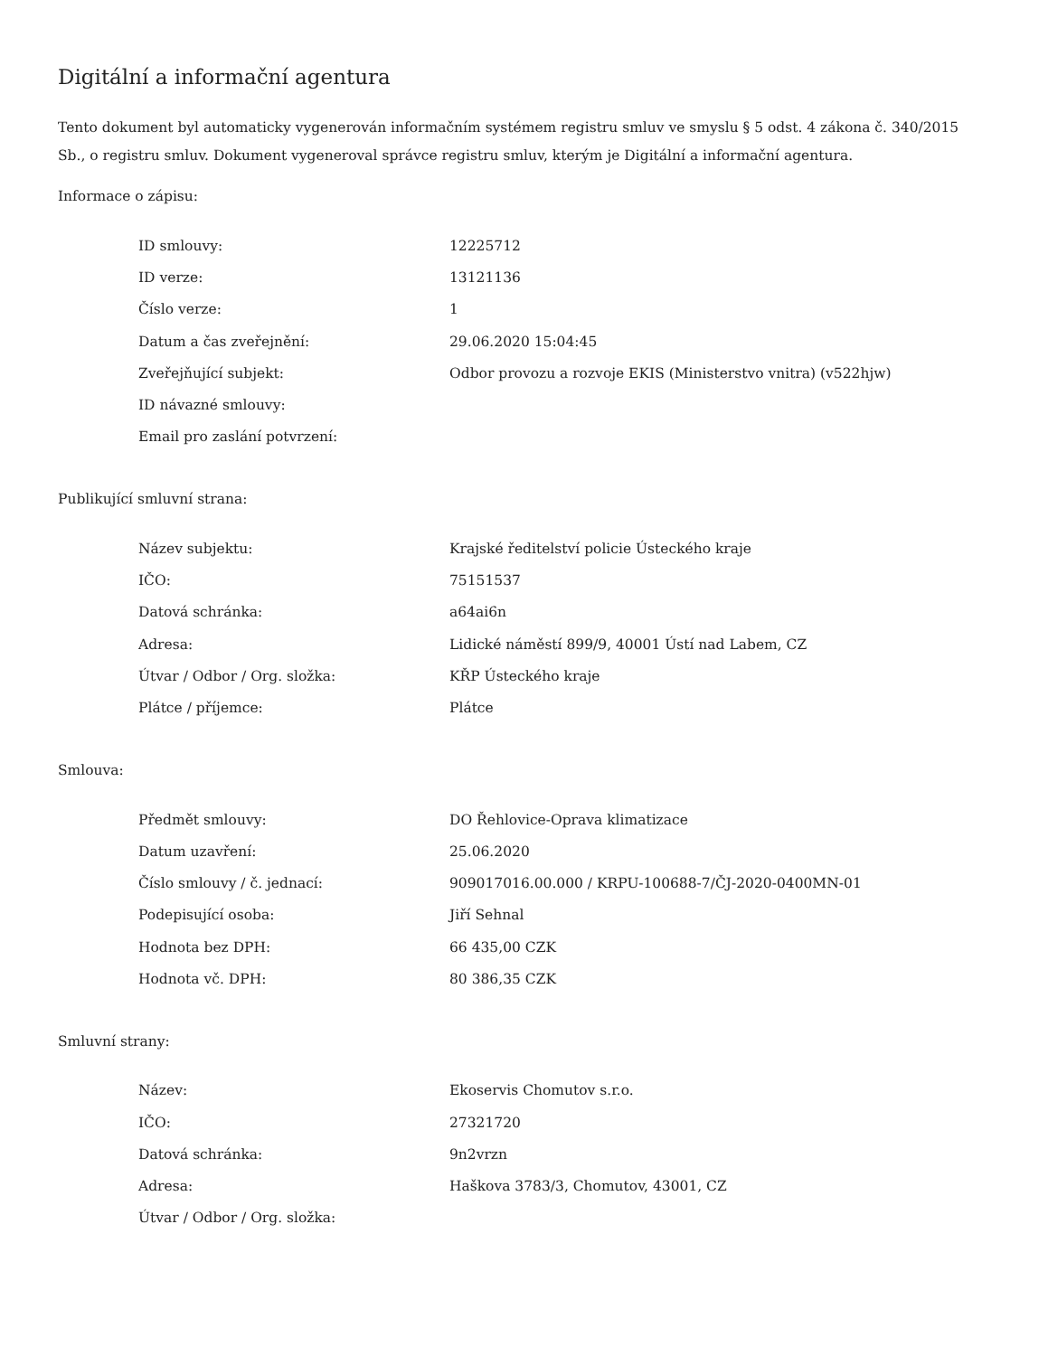Digitální a informační agentura
Tento dokument byl automaticky vygenerován informačním systémem registru smluv ve smyslu § 5 odst. 4 zákona č. 340/2015 Sb., o registru smluv. Dokument vygeneroval správce registru smluv, kterým je Digitální a informační agentura.
Informace o zápisu:
| ID smlouvy: | 12225712 |
| ID verze: | 13121136 |
| Číslo verze: | 1 |
| Datum a čas zveřejnění: | 29.06.2020 15:04:45 |
| Zveřejňující subjekt: | Odbor provozu a rozvoje EKIS (Ministerstvo vnitra) (v522hjw) |
| ID návazné smlouvy: | |
| Email pro zaslání potvrzení: | |
Publikující smluvní strana:
| Název subjektu: | Krajské ředitelství policie Ústeckého kraje |
| IČO: | 75151537 |
| Datová schránka: | a64ai6n |
| Adresa: | Lidické náměstí 899/9, 40001 Ústí nad Labem, CZ |
| Útvar / Odbor / Org. složka: | KŘP Ústeckého kraje |
| Plátce / příjemce: | Plátce |
Smlouva:
| Předmět smlouvy: | DO Řehlovice-Oprava klimatizace |
| Datum uzavření: | 25.06.2020 |
| Číslo smlouvy / č. jednací: | 909017016.00.000 / KRPU-100688-7/ČJ-2020-0400MN-01 |
| Podepisující osoba: | Jiří Sehnal |
| Hodnota bez DPH: | 66 435,00 CZK |
| Hodnota vč. DPH: | 80 386,35 CZK |
Smluvní strany:
| Název: | Ekoservis Chomutov s.r.o. |
| IČO: | 27321720 |
| Datová schránka: | 9n2vrzn |
| Adresa: | Haškova 3783/3, Chomutov, 43001, CZ |
| Útvar / Odbor / Org. složka: | |